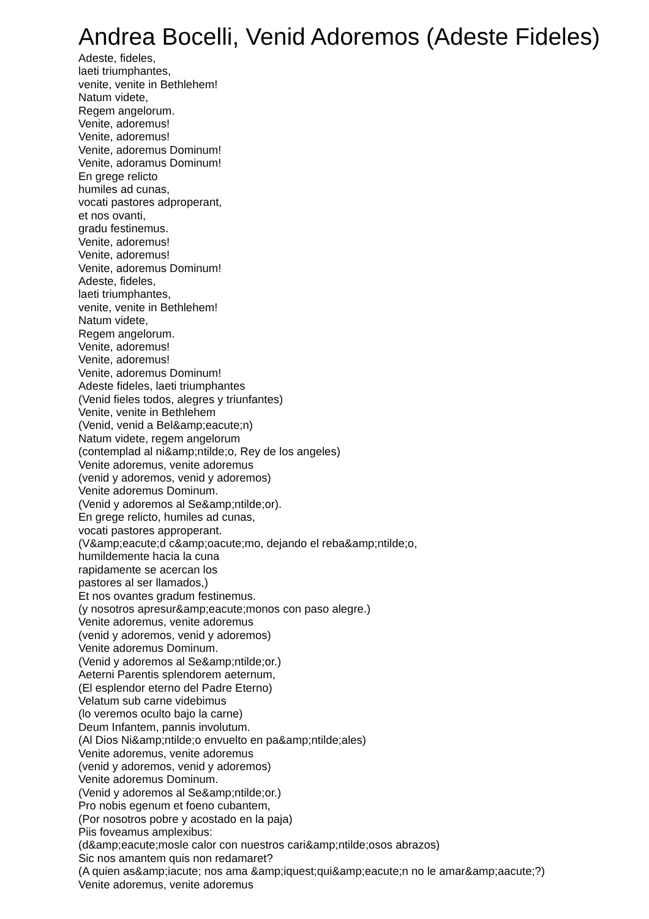Andrea Bocelli, Venid Adoremos (Adeste Fideles)
Adeste, fideles,
laeti triumphantes,
venite, venite in Bethlehem!
Natum videte,
Regem angelorum.
Venite, adoremus!
Venite, adoremus!
Venite, adoremus Dominum!
Venite, adoramus Dominum!
En grege relicto
humiles ad cunas,
vocati pastores adproperant,
et nos ovanti,
gradu festinemus.
Venite, adoremus!
Venite, adoremus!
Venite, adoremus Dominum!
Adeste, fideles,
laeti triumphantes,
venite, venite in Bethlehem!
Natum videte,
Regem angelorum.
Venite, adoremus!
Venite, adoremus!
Venite, adoremus Dominum!
Adeste fideles, laeti triumphantes
(Venid fieles todos, alegres y triunfantes)
Venite, venite in Bethlehem
(Venid, venid a Bel&amp;eacute;n)
Natum videte, regem angelorum
(contemplad al ni&amp;ntilde;o, Rey de los angeles)
Venite adoremus, venite adoremus
(venid y adoremos, venid y adoremos)
Venite adoremus Dominum.
(Venid y adoremos al Se&amp;ntilde;or).
En grege relicto, humiles ad cunas,
vocati pastores approperant.
(V&amp;eacute;d c&amp;oacute;mo, dejando el reba&amp;ntilde;o,
humildemente hacia la cuna
rapidamente se acercan los
pastores al ser llamados,)
Et nos ovantes gradum festinemus.
(y nosotros apresur&amp;eacute;monos con paso alegre.)
Venite adoremus, venite adoremus
(venid y adoremos, venid y adoremos)
Venite adoremus Dominum.
(Venid y adoremos al Se&amp;ntilde;or.)
Aeterni Parentis splendorem aeternum,
(El esplendor eterno del Padre Eterno)
Velatum sub carne videbimus
(lo veremos oculto bajo la carne)
Deum Infantem, pannis involutum.
(Al Dios Ni&amp;ntilde;o envuelto en pa&amp;ntilde;ales)
Venite adoremus, venite adoremus
(venid y adoremos, venid y adoremos)
Venite adoremus Dominum.
(Venid y adoremos al Se&amp;ntilde;or.)
Pro nobis egenum et foeno cubantem,
(Por nosotros pobre y acostado en la paja)
Piis foveamus amplexibus:
(d&amp;eacute;mosle calor con nuestros cari&amp;ntilde;osos abrazos)
Sic nos amantem quis non redamaret?
(A quien as&amp;iacute; nos ama &amp;iquest;qui&amp;eacute;n no le amar&amp;aacute;?)
Venite adoremus, venite adoremus